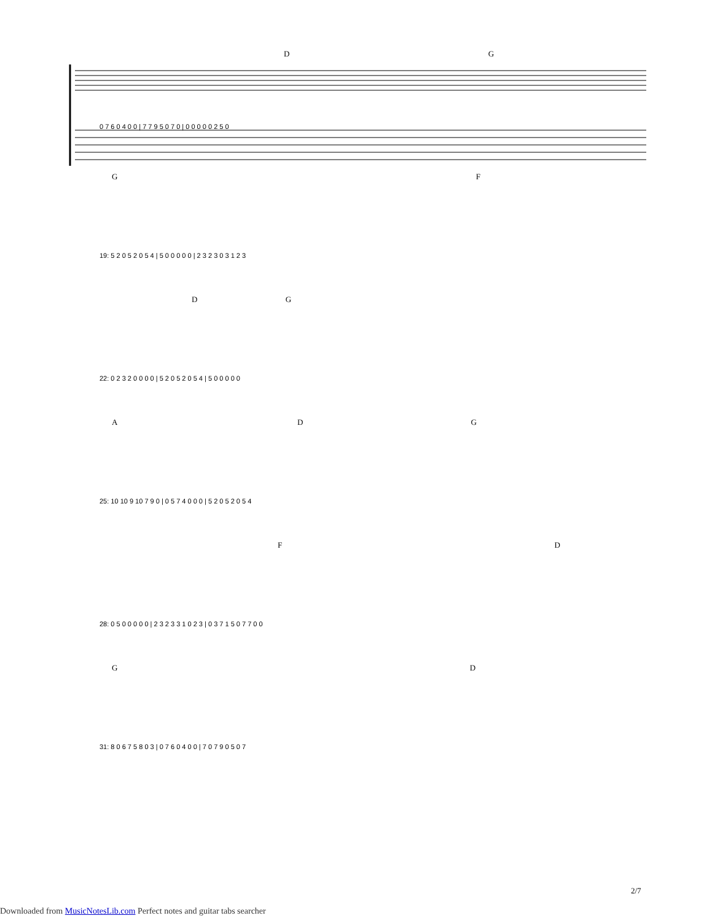D G
0 7 6 0 4 0 0 | 7 7 9 5 0 7 0 | 0 0 0 0 0 2 5 0
G F
19: 5 2 0 5 2 0 5 4 | 5 0 0 0 0 0 | 2 3 2 3 0 3 1 2 3
D G
22: 0 2 3 2 0 0 0 0 | 5 2 0 5 2 0 5 4 | 5 0 0 0 0 0
A D G
25: 10 10 9 10 7 9 0 | 0 5 7 4 0 0 0 | 5 2 0 5 2 0 5 4
F D
28: 0 5 0 0 0 0 0 | 2 3 2 3 3 1 0 2 3 | 0 3 7 1 5 0 7 7 0 0
G D
31: 8 0 6 7 5 8 0 3 | 0 7 6 0 4 0 0 | 7 0 7 9 0 5 0 7
2/7
Downloaded from MusicNotesLib.com Perfect notes and guitar tabs searcher